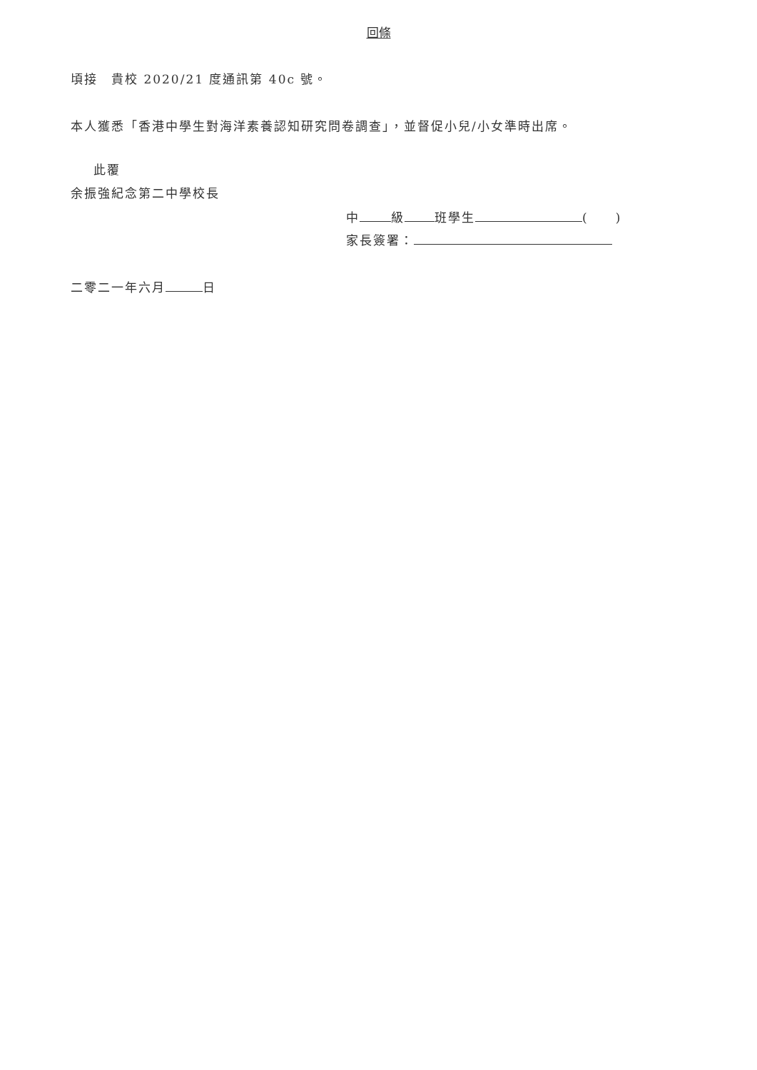回條
頃接　貴校 2020/21 度通訊第 40c 號。
本人獲悉「香港中學生對海洋素養認知研究問卷調查」，並督促小兒/小女準時出席。
此覆
余振強紀念第二中學校長
中 級 班學生 (　　)
家長簽署：
二零二一年六月 日